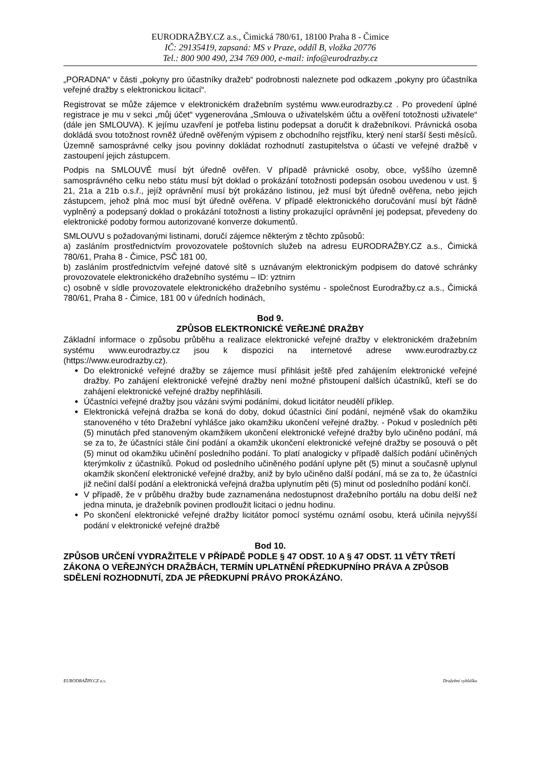EURODRAŽBY.CZ a.s., Čimická 780/61, 18100 Praha 8 - Čimice
IČ: 29135419, zapsaná: MS v Praze, oddíl B, vložka 20776
Tel.: 800 900 490, 234 769 000, e-mail: info@eurodrazby.cz
„PORADNA“ v části „pokyny pro účastníky dražeb“ podrobnosti naleznete pod odkazem „pokyny pro účastníka veřejné dražby s elektronickou licitací“.
Registrovat se může zájemce v elektronickém dražebním systému www.eurodrazby.cz . Po provedení úplné registrace je mu v sekci „můj účet“ vygenerována „Smlouva o uživatelském účtu a ověření totožnosti uživatele“ (dále jen SMLOUVA). K jejímu uzavření je potřeba listinu podepsat a doručit k dražebníkovi. Právnická osoba dokládá svou totožnost rovněž úředně ověřeným výpisem z obchodního rejstříku, který není starší šesti měsíců. Územně samosprávné celky jsou povinny dokládat rozhodnutí zastupitelstva o účasti ve veřejné dražbě v zastoupení jejich zástupcem.
Podpis na SMLOUVĚ musí být úředně ověřen. V případě právnické osoby, obce, vyššího územně samosprávného celku nebo státu musí být doklad o prokázání totožnosti podepsán osobou uvedenou v ust. § 21, 21a a 21b o.s.ř., jejíž oprávnění musí být prokázáno listinou, jež musí být úředně ověřena, nebo jejich zástupcem, jehož plná moc musí být úředně ověřena. V případě elektronického doručování musí být řádně vyplněný a podepsaný doklad o prokázání totožnosti a listiny prokazující oprávnění jej podepsat, převedeny do elektronické podoby formou autorizované konverze dokumentů.
SMLOUVU s požadovanými listinami, doručí zájemce některým z těchto způsobů:
a) zasláním prostřednictvím provozovatele poštovních služeb na adresu EURODRAŽBY.CZ a.s., Čimická 780/61, Praha 8 - Čimice, PSČ 181 00,
b) zasláním prostřednictvím veřejné datové sítě s uznávaným elektronickým podpisem do datové schránky provozovatele elektronického dražebního systému – ID: yztnirn
c) osobně v sídle provozovatele elektronického dražebního systému - společnost Eurodražby.cz a.s., Čimická 780/61, Praha 8 - Čimice, 181 00 v úředních hodinách,
Bod 9.
ZPŮSOB ELEKTRONICKÉ VEŘEJNÉ DRAŽBY
Základní informace o způsobu průběhu a realizace elektronické veřejné dražby v elektronickém dražebním systému www.eurodrazby.cz jsou k dispozici na internetové adrese www.eurodrazby.cz (https://www.eurodrazby.cz).
Do elektronické veřejné dražby se zájemce musí přihlásit ještě před zahájením elektronické veřejné dražby. Po zahájení elektronické veřejné dražby není možné přistoupení dalších účastníků, kteří se do zahájení elektronické veřejné dražby nepřihlásili.
Účastníci veřejné dražby jsou vázáni svými podáními, dokud licitátor neudělí příklep.
Elektronická veřejná dražba se koná do doby, dokud účastníci činí podání, nejméně však do okamžiku stanoveného v této Dražební vyhlášce jako okamžiku ukončení veřejné dražby. - Pokud v posledních pěti (5) minutách před stanoveným okamžikem ukončení elektronické veřejné dražby bylo učiněno podání, má se za to, že účastníci stále činí podání a okamžik ukončení elektronické veřejné dražby se posouvá o pět (5) minut od okamžiku učinění posledního podání. To platí analogicky v případě dalších podání učiněných kterýmkoliv z účastníků. Pokud od posledního učiněného podání uplyne pět (5) minut a současně uplynul okamžik skončení elektronické veřejné dražby, aniž by bylo učiněno další podání, má se za to, že účastníci již nečiní další podání a elektronická veřejná dražba uplynutím pěti (5) minut od posledního podání končí.
V případě, že v průběhu dražby bude zaznamenána nedostupnost dražebního portálu na dobu delší než jedna minuta, je dražebník povinen prodloužit licitaci o jednu hodinu.
Po skončení elektronické veřejné dražby licitátor pomocí systému oznámí osobu, která učinila nejvyšší podání v elektronické veřejné dražbě
Bod 10.
ZPŮSOB URČENÍ VYDRAŽITELE V PŘÍPADĚ PODLE § 47 ODST. 10 A § 47 ODST. 11 VĚTY TŘETÍ ZÁKONA O VEŘEJNÝCH DRAŽBÁCH, TERMÍN UPLATNĚNÍ PŘEDKUPNÍHO PRÁVA A ZPŮSOB SDĚLENÍ ROZHODNUTÍ, ZDA JE PŘEDKUPNÍ PRÁVO PROKÁZÁNO.
EURODRAŽBY.CZ a.s. Dražební vyhláška